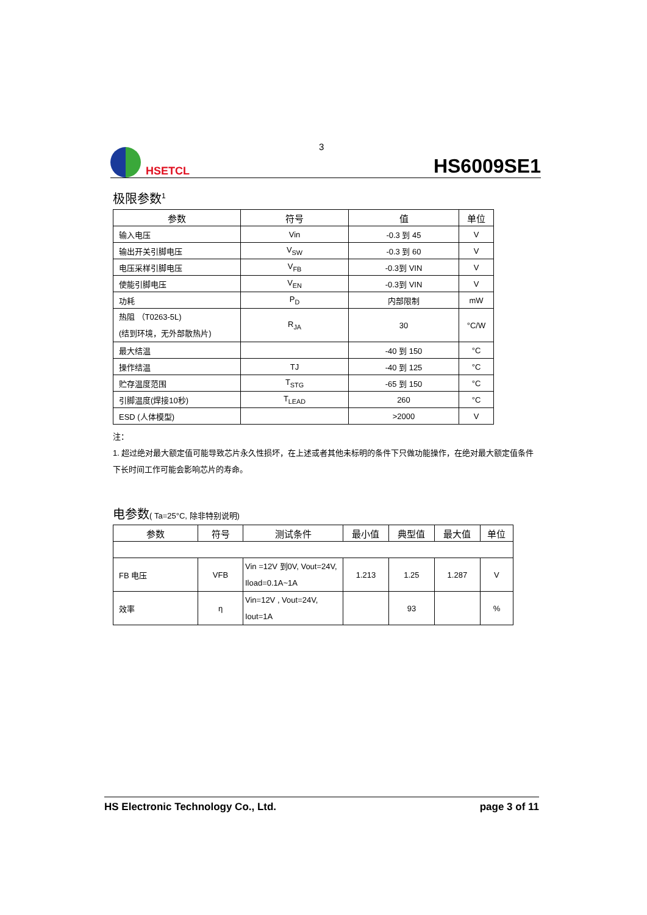3
HSETCL
HS6009SE1
极限参数<sup>1</sup>
| 参数 | 符号 | 值 | 单位 |
| --- | --- | --- | --- |
| 输入电压 | Vin | -0.3 到 45 | V |
| 输出开关引脚电压 | V<sub>SW</sub> | -0.3 到 60 | V |
| 电压采样引脚电压 | V<sub>FB</sub> | -0.3到 VIN | V |
| 使能引脚电压 | V<sub>EN</sub> | -0.3到 VIN | V |
| 功耗 | P<sub>D</sub> | 内部限制 | mW |
| 热阻 （T0263-5L) (结到环境，无外部散热片) | R<sub>JA</sub> | 30 | °C/W |
| 最大结温 | | -40 到 150 | °C |
| 操作结温 | TJ | -40 到 125 | °C |
| 贮存温度范围 | T<sub>STG</sub> | -65 到 150 | °C |
| 引脚温度(焊接10秒) | T<sub>LEAD</sub> | 260 | °C |
| ESD (人体模型) | | >2000 | V |
注：
1. 超过绝对最大额定值可能导致芯片永久性损坏，在上述或者其他未标明的条件下只做功能操作，在绝对最大额定值条件下长时间工作可能会影响芯片的寿命。
电参数( Ta=25°C, 除非特别说明)
| 参数 | 符号 | 测试条件 | 最小值 | 典型值 | 最大值 | 单位 |
| --- | --- | --- | --- | --- | --- | --- |
| FB 电压 | VFB | Vin =12V 到0V, Vout=24V, Iload=0.1A~1A | 1.213 | 1.25 | 1.287 | V |
| 效率 | η | Vin=12V , Vout=24V, Iout=1A | | 93 | | % |
HS Electronic Technology Co., Ltd. page 3 of 11